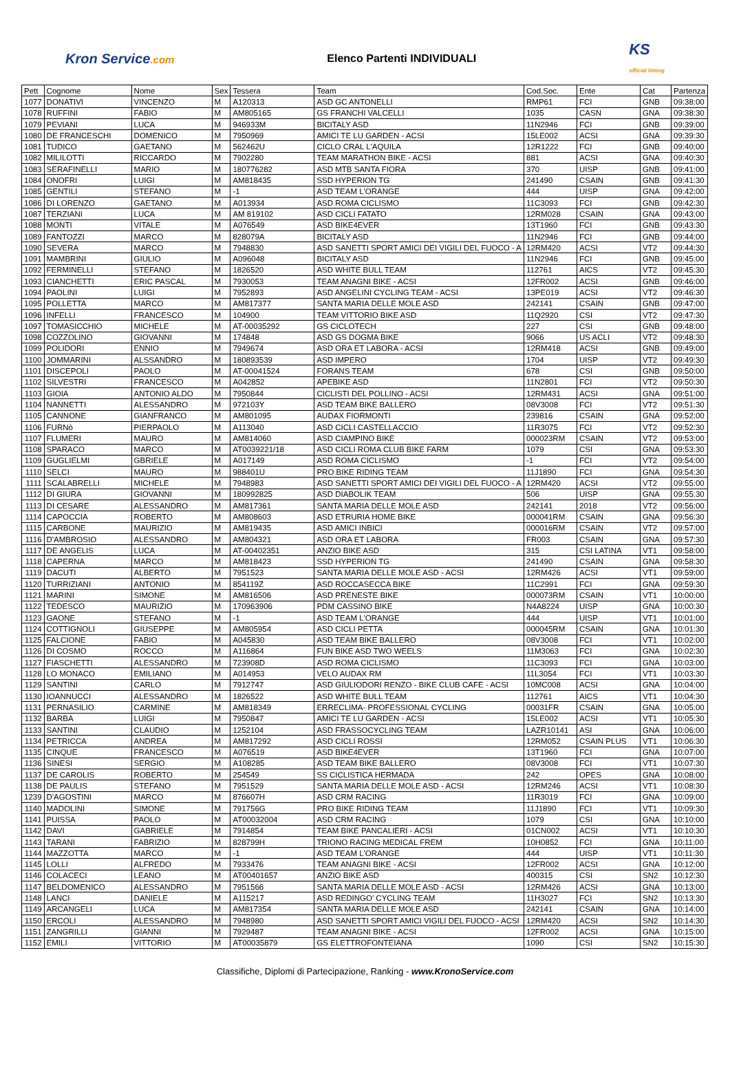Kron Service.com Elenco Partenti INDIVIDUALI
KS
official timing
| Pett | Cognome | Nome | Sex | Tessera | Team | Cod.Soc. | Ente | Cat | Partenza |
| --- | --- | --- | --- | --- | --- | --- | --- | --- | --- |
| 1077 | DONATIVI | VINCENZO | M | A120313 | ASD GC ANTONELLI | RMP61 | FCI | GNB | 09:38:00 |
| 1078 | RUFFINI | FABIO | M | AM805165 | GS FRANCHI VALCELLI | 1035 | CASN | GNA | 09:38:30 |
| 1079 | PEVIANI | LUCA | M | 946933M | BICITALY ASD | 11N2946 | FCI | GNB | 09:39:00 |
| 1080 | DE FRANCESCHI | DOMENICO | M | 7950969 | AMICI TE LU GARDEN - ACSI | 15LE002 | ACSI | GNA | 09:39:30 |
| 1081 | TUDICO | GAETANO | M | 562462U | CICLO CRAL L'AQUILA | 12R1222 | FCI | GNB | 09:40:00 |
| 1082 | MILILOTTI | RICCARDO | M | 7902280 | TEAM MARATHON BIKE - ACSI | 881 | ACSI | GNA | 09:40:30 |
| 1083 | SERAFINELLI | MARIO | M | 180776282 | ASD MTB SANTA FIORA | 370 | UISP | GNB | 09:41:00 |
| 1084 | ONOFRI | LUIGI | M | AM818435 | SSD HYPERION TG | 241490 | CSAIN | GNB | 09:41:30 |
| 1085 | GENTILI | STEFANO | M | -1 | ASD TEAM L'ORANGE | 444 | UISP | GNA | 09:42:00 |
| 1086 | DI LORENZO | GAETANO | M | A013934 | ASD ROMA CICLISMO | 11C3093 | FCI | GNB | 09:42:30 |
| 1087 | TERZIANI | LUCA | M | AM 819102 | ASD CICLI FATATO | 12RM028 | CSAIN | GNA | 09:43:00 |
| 1088 | MONTI | VITALE | M | A076549 | ASD BIKE4EVER | 13T1960 | FCI | GNB | 09:43:30 |
| 1089 | FANTOZZI | MARCO | M | 828079A | BICITALY ASD | 11N2946 | FCI | GNB | 09:44:00 |
| 1090 | SEVERA | MARCO | M | 7948830 | ASD SANETTI SPORT AMICI DEI VIGILI DEL FUOCO - A | 12RM420 | ACSI | VT2 | 09:44:30 |
| 1091 | MAMBRINI | GIULIO | M | A096048 | BICITALY ASD | 11N2946 | FCI | GNB | 09:45:00 |
| 1092 | FERMINELLI | STEFANO | M | 1826520 | ASD WHITE BULL TEAM | 112761 | AICS | VT2 | 09:45:30 |
| 1093 | CIANCHETTI | ERIC PASCAL | M | 7930053 | TEAM ANAGNI BIKE - ACSI | 12FR002 | ACSI | GNB | 09:46:00 |
| 1094 | PAOLINI | LUIGI | M | 7952893 | ASD ANGELINI CYCLING TEAM - ACSI | 13PE019 | ACSI | VT2 | 09:46:30 |
| 1095 | POLLETTA | MARCO | M | AM817377 | SANTA MARIA DELLE MOLE ASD | 242141 | CSAIN | GNB | 09:47:00 |
| 1096 | INFELLI | FRANCESCO | M | 104900 | TEAM VITTORIO BIKE ASD | 11Q2920 | CSI | VT2 | 09:47:30 |
| 1097 | TOMASICCHIO | MICHELE | M | AT-00035292 | GS CICLOTECH | 227 | CSI | GNB | 09:48:00 |
| 1098 | COZZOLINO | GIOVANNI | M | 174848 | ASD GS DOGMA BIKE | 9066 | US ACLI | VT2 | 09:48:30 |
| 1099 | POLIDORI | ENNIO | M | 7949674 | ASD ORA ET LABORA - ACSI | 12RM418 | ACSI | GNB | 09:49:00 |
| 1100 | JOMMARINI | ALSSANDRO | M | 180893539 | ASD IMPERO | 1704 | UISP | VT2 | 09:49:30 |
| 1101 | DISCEPOLI | PAOLO | M | AT-00041524 | FORANS TEAM | 678 | CSI | GNB | 09:50:00 |
| 1102 | SILVESTRI | FRANCESCO | M | A042852 | APEBIKE ASD | 11N2801 | FCI | VT2 | 09:50:30 |
| 1103 | GIOIA | ANTONIO ALDO | M | 7950844 | CICLISTI DEL POLLINO - ACSI | 12RM431 | ACSI | GNA | 09:51:00 |
| 1104 | NANNETTI | ALESSANDRO | M | 972103Y | ASD TEAM BIKE BALLERO | 08V3008 | FCI | VT2 | 09:51:30 |
| 1105 | CANNONE | GIANFRANCO | M | AM801095 | AUDAX FIORMONTI | 239816 | CSAIN | GNA | 09:52:00 |
| 1106 | FURNò | PIERPAOLO | M | A113040 | ASD CICLI CASTELLACCIO | 11R3075 | FCI | VT2 | 09:52:30 |
| 1107 | FLUMERI | MAURO | M | AM814060 | ASD CIAMPINO BIKE | 000023RM | CSAIN | VT2 | 09:53:00 |
| 1108 | SPARACO | MARCO | M | AT0039221/18 | ASD CICLI ROMA CLUB BIKE FARM | 1079 | CSI | GNA | 09:53:30 |
| 1109 | GUGLIELMI | GBRIELE | M | A017149 | ASD ROMA CICLISMO | -1 | FCI | VT2 | 09:54:00 |
| 1110 | SELCI | MAURO | M | 988401U | PRO BIKE RIDING TEAM | 11J1890 | FCI | GNA | 09:54:30 |
| 1111 | SCALABRELLI | MICHELE | M | 7948983 | ASD SANETTI SPORT AMICI DEI VIGILI DEL FUOCO - A | 12RM420 | ACSI | VT2 | 09:55:00 |
| 1112 | DI GIURA | GIOVANNI | M | 180992825 | ASD DIABOLIK TEAM | 506 | UISP | GNA | 09:55:30 |
| 1113 | DI CESARE | ALESSANDRO | M | AM817361 | SANTA MARIA DELLE MOLE ASD | 242141 | 2018 | VT2 | 09:56:00 |
| 1114 | CAPOCCIA | ROBERTO | M | AM808603 | ASD ETRURIA HOME BIKE | 000041RM | CSAIN | GNA | 09:56:30 |
| 1115 | CARBONE | MAURIZIO | M | AM819435 | ASD AMICI INBICI | 000016RM | CSAIN | VT2 | 09:57:00 |
| 1116 | D'AMBROSIO | ALESSANDRO | M | AM804321 | ASD ORA ET LABORA | FR003 | CSAIN | GNA | 09:57:30 |
| 1117 | DE ANGELIS | LUCA | M | AT-00402351 | ANZIO BIKE ASD | 315 | CSI LATINA | VT1 | 09:58:00 |
| 1118 | CAPERNA | MARCO | M | AM818423 | SSD HYPERION TG | 241490 | CSAIN | GNA | 09:58:30 |
| 1119 | DACUTI | ALBERTO | M | 7951523 | SANTA MARIA DELLE MOLE ASD - ACSI | 12RM426 | ACSI | VT1 | 09:59:00 |
| 1120 | TURRIZIANI | ANTONIO | M | 854119Z | ASD ROCCASECCA BIKE | 11C2991 | FCI | GNA | 09:59:30 |
| 1121 | MARINI | SIMONE | M | AM816506 | ASD PRENESTE BIKE | 000073RM | CSAIN | VT1 | 10:00:00 |
| 1122 | TEDESCO | MAURIZIO | M | 170963906 | PDM CASSINO BIKE | N4A8224 | UISP | GNA | 10:00:30 |
| 1123 | GAONE | STEFANO | M | -1 | ASD TEAM L'ORANGE | 444 | UISP | VT1 | 10:01:00 |
| 1124 | COTTIGNOLI | GIUSEPPE | M | AM805954 | ASD CICLI PETTA | 000045RM | CSAIN | GNA | 10:01:30 |
| 1125 | FALCIONE | FABIO | M | A045830 | ASD TEAM BIKE BALLERO | 08V3008 | FCI | VT1 | 10:02:00 |
| 1126 | DI COSMO | ROCCO | M | A116864 | FUN BIKE ASD TWO WEELS | 11M3063 | FCI | GNA | 10:02:30 |
| 1127 | FIASCHETTI | ALESSANDRO | M | 723908D | ASD ROMA CICLISMO | 11C3093 | FCI | GNA | 10:03:00 |
| 1128 | LO MONACO | EMILIANO | M | A014953 | VELO AUDAX RM | 11L3054 | FCI | VT1 | 10:03:30 |
| 1129 | SANTINI | CARLO | M | 7912747 | ASD GIULIODORI RENZO - BIKE CLUB CAFE - ACSI | 10MC008 | ACSI | GNA | 10:04:00 |
| 1130 | IOANNUCCI | ALESSANDRO | M | 1826522 | ASD WHITE BULL TEAM | 112761 | AICS | VT1 | 10:04:30 |
| 1131 | PERNASILIO | CARMINE | M | AM818349 | ERRECLIMA- PROFESSIONAL CYCLING | 00031FR | CSAIN | GNA | 10:05:00 |
| 1132 | BARBA | LUIGI | M | 7950847 | AMICI TE LU GARDEN - ACSI | 15LE002 | ACSI | VT1 | 10:05:30 |
| 1133 | SANTINI | CLAUDIO | M | 1252104 | ASD FRASSOCYCLING TEAM | LAZR10141 | ASI | GNA | 10:06:00 |
| 1134 | PETRICCA | ANDREA | M | AM817292 | ASD CICLI ROSSI | 12RM052 | CSAIN PLUS | VT1 | 10:06:30 |
| 1135 | CINQUE | FRANCESCO | M | A076519 | ASD BIKE4EVER | 13T1960 | FCI | GNA | 10:07:00 |
| 1136 | SINESI | SERGIO | M | A108285 | ASD TEAM BIKE BALLERO | 08V3008 | FCI | VT1 | 10:07:30 |
| 1137 | DE CAROLIS | ROBERTO | M | 254549 | SS CICLISTICA HERMADA | 242 | OPES | GNA | 10:08:00 |
| 1138 | DE PAULIS | STEFANO | M | 7951529 | SANTA MARIA DELLE MOLE ASD - ACSI | 12RM246 | ACSI | VT1 | 10:08:30 |
| 1239 | D'AGOSTINI | MARCO | M | 876607H | ASD CRM RACING | 11R3019 | FCI | GNA | 10:09:00 |
| 1140 | MADOLINI | SIMONE | M | 791756G | PRO BIKE RIDING TEAM | 11J1890 | FCI | VT1 | 10:09:30 |
| 1141 | PUISSA | PAOLO | M | AT00032004 | ASD CRM RACING | 1079 | CSI | GNA | 10:10:00 |
| 1142 | DAVI | GABRIELE | M | 7914854 | TEAM BIKE PANCALIERI - ACSI | 01CN002 | ACSI | VT1 | 10:10:30 |
| 1143 | TARANI | FABRIZIO | M | 828799H | TRIONO RACING MEDICAL FREM | 10H0852 | FCI | GNA | 10:11:00 |
| 1144 | MAZZOTTA | MARCO | M | -1 | ASD TEAM L'ORANGE | 444 | UISP | VT1 | 10:11:30 |
| 1145 | LOLLI | ALFREDO | M | 7933476 | TEAM ANAGNI BIKE - ACSI | 12FR002 | ACSI | GNA | 10:12:00 |
| 1146 | COLACECI | LEANO | M | AT00401657 | ANZIO BIKE ASD | 400315 | CSI | SN2 | 10:12:30 |
| 1147 | BELDOMENICO | ALESSANDRO | M | 7951566 | SANTA MARIA DELLE MOLE ASD - ACSI | 12RM426 | ACSI | GNA | 10:13:00 |
| 1148 | LANCI | DANIELE | M | A115217 | ASD REDINGO' CYCLING TEAM | 11H3027 | FCI | SN2 | 10:13:30 |
| 1149 | ARCANGELI | LUCA | M | AM817354 | SANTA MARIA DELLE MOLE ASD | 242141 | CSAIN | GNA | 10:14:00 |
| 1150 | ERCOLI | ALESSANDRO | M | 7948980 | ASD SANETTI SPORT AMICI VIGILI DEL FUOCO - ACSI | 12RM420 | ACSI | SN2 | 10:14:30 |
| 1151 | ZANGRILLI | GIANNI | M | 7929487 | TEAM ANAGNI BIKE - ACSI | 12FR002 | ACSI | GNA | 10:15:00 |
| 1152 | EMILI | VITTORIO | M | AT00035879 | GS ELETTROFONTEIANA | 1090 | CSI | SN2 | 10:15:30 |
Classifiche, Diplomi di Partecipazione, Ranking - www.KronoService.com